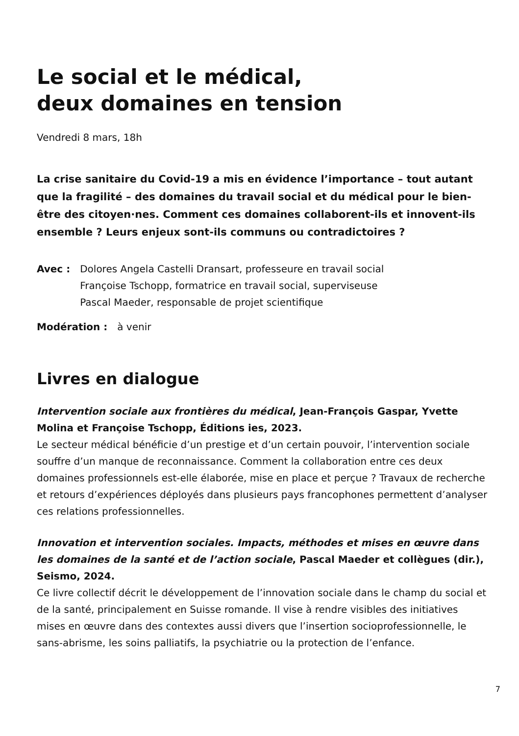Le social et le médical,
deux domaines en tension
Vendredi 8 mars, 18h
La crise sanitaire du Covid-19 a mis en évidence l’importance – tout autant que la fragilité – des domaines du travail social et du médical pour le bien-être des citoyen·nes. Comment ces domaines collaborent-ils et innovent-ils ensemble ? Leurs enjeux sont-ils communs ou contradictoires ?
Avec : Dolores Angela Castelli Dransart, professeure en travail social
Françoise Tschopp, formatrice en travail social, superviseuse
Pascal Maeder, responsable de projet scientifique
Modération : à venir
Livres en dialogue
Intervention sociale aux frontières du médical, Jean-François Gaspar, Yvette Molina et Françoise Tschopp, Éditions ies, 2023.
Le secteur médical bénéficie d’un prestige et d’un certain pouvoir, l’intervention sociale souffre d’un manque de reconnaissance. Comment la collaboration entre ces deux domaines professionnels est-elle élaborée, mise en place et perçue ? Travaux de recherche et retours d’expériences déployés dans plusieurs pays francophones permettent d’analyser ces relations professionnelles.
Innovation et intervention sociales. Impacts, méthodes et mises en œuvre dans les domaines de la santé et de l’action sociale, Pascal Maeder et collègues (dir.), Seismo, 2024.
Ce livre collectif décrit le développement de l’innovation sociale dans le champ du social et de la santé, principalement en Suisse romande. Il vise à rendre visibles des initiatives mises en œuvre dans des contextes aussi divers que l’insertion socioprofessionnelle, le sans-abrisme, les soins palliatifs, la psychiatrie ou la protection de l’enfance.
7